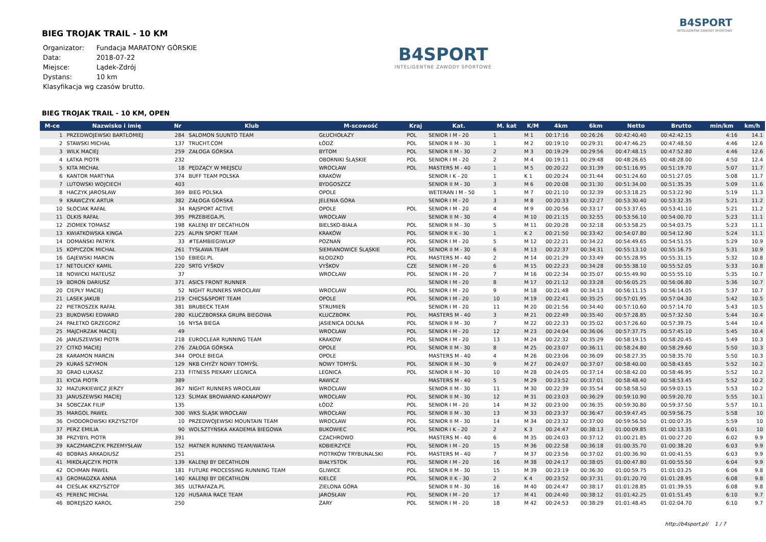BIEG TROJAK TRAIL - 10 KM
| Organizator: | Fundacja MARATONY GÓRSKIE |
| Data: | 2018-07-22 |
| Miejsce: | Lądek-Zdrój |
| Dystans: | 10 km |
| Klasyfikacja wg czasów brutto. | |
B4SPORT
INTELIGENTNE ZAWODY SPORTOWE
B4SPORT
INTELIGENTNE ZAWODY SPORTOWE
BIEG TROJAK TRAIL - 10 KM, OPEN
| M-ce | Nazwisko i imię | Nr | Klub | M-scowość | Kraj | Kat. | M. kat | K/M | 4km | 6km | Netto | Brutto | min/km | km/h |
| --- | --- | --- | --- | --- | --- | --- | --- | --- | --- | --- | --- | --- | --- | --- |
| 1 | PRZEDWOJEWSKI BARTŁOMIEJ | 284 | SALOMON SUUNTO TEAM | GŁUCHOŁAZY | POL | SENIOR I M - 20 | 1 | M 1 | 00:17:16 | 00:26:26 | 00:42:40.40 | 00:42:42.15 | 4:16 | 14.1 |
| 2 | STAWSKI MICHAŁ | 137 | TRUCHT.COM | ŁÓDŹ | POL | SENIOR II M - 30 | 1 | M 2 | 00:19:10 | 00:29:31 | 00:47:46.25 | 00:47:48.50 | 4:46 | 12.6 |
| 3 | WILK MACIEJ | 259 | ZAŁOGA GÓRSKA | BYTOM | POL | SENIOR II M - 30 | 2 | M 3 | 00:19:29 | 00:29:56 | 00:47:48.15 | 00:47:52.80 | 4:46 | 12.6 |
| 4 | ŁATKA PIOTR | 232 | | OBORNIKI ŚLĄSKIE | POL | SENIOR I M - 20 | 2 | M 4 | 00:19:11 | 00:29:48 | 00:48:26.65 | 00:48:28.00 | 4:50 | 12.4 |
| 5 | KITA MICHAŁ | 18 | PĘDZĄCY W MIEJSCU | WROCŁAW | POL | MASTERS M - 40 | 1 | M 5 | 00:20:22 | 00:31:39 | 00:51:16.95 | 00:51:19.70 | 5:07 | 11.7 |
| 6 | KANTOR MARTYNA | 374 | BUFF TEAM POLSKA | KRAKÓW | | SENIOR I K - 20 | 1 | K 1 | 00:20:24 | 00:31:44 | 00:51:24.60 | 00:51:27.05 | 5:08 | 11.7 |
| 7 | LUTOWSKI WOJCIECH | 403 | | BYDGOSZCZ | | SENIOR II M - 30 | 3 | M 6 | 00:20:08 | 00:31:30 | 00:51:34.00 | 00:51:35.35 | 5:09 | 11.6 |
| 8 | HACZYK JAROSŁAW | 369 | BIEG POLSKA | OPOLE | | WETERAN I M - 50 | 1 | M 7 | 00:21:10 | 00:32:39 | 00:53:18.25 | 00:53:22.90 | 5:19 | 11.3 |
| 9 | KRAWCZYK ARTUR | 382 | ZAŁOGA GÓRSKA | JELENIA GÓRA | | SENIOR I M - 20 | 3 | M 8 | 00:20:33 | 00:32:27 | 00:53:30.40 | 00:53:32.35 | 5:21 | 11.2 |
| 10 | SŁOCIAK RAFAŁ | 34 | RAJSPORT ACTIVE | OPOLE | POL | SENIOR I M - 20 | 4 | M 9 | 00:20:56 | 00:33:17 | 00:53:37.65 | 00:53:41.10 | 5:21 | 11.2 |
| 11 | OLKIS RAFAŁ | 395 | PRZEBIEGA.PL | WROCŁAW | | SENIOR II M - 30 | 4 | M 10 | 00:21:15 | 00:32:55 | 00:53:56.10 | 00:54:00.70 | 5:23 | 11.1 |
| 12 | ZIOMEK TOMASZ | 198 | KALENJI BY DECATHLON | BIELSKO-BIAŁA | POL | SENIOR II M - 30 | 5 | M 11 | 00:20:28 | 00:32:18 | 00:53:58.25 | 00:54:03.75 | 5:23 | 11.1 |
| 13 | KWIATKOWSKA KINGA | 225 | ALPIN SPORT TEAM | KRAKÓW | POL | SENIOR II K - 30 | 1 | K 2 | 00:21:50 | 00:33:42 | 00:54:07.80 | 00:54:12.90 | 5:24 | 11.1 |
| 14 | DOMAŃSKI PATRYK | 33 | #TEAMBIEGIWLKP | POZNAŃ | POL | SENIOR I M - 20 | 5 | M 12 | 00:22:21 | 00:34:22 | 00:54:49.65 | 00:54:51.55 | 5:29 | 10.9 |
| 15 | KOPYCZOK MICHAŁ | 261 | TYSŁAWA TEAM | SIEMIANOWICE ŚLĄSKIE | POL | SENIOR II M - 30 | 6 | M 13 | 00:22:37 | 00:34:31 | 00:55:13.10 | 00:55:16.75 | 5:31 | 10.9 |
| 16 | GAJEWSKI MARCIN | 150 | EBIEGI.PL | KŁODZKO | POL | MASTERS M - 40 | 2 | M 14 | 00:21:29 | 00:33:49 | 00:55:28.95 | 00:55:31.15 | 5:32 | 10.8 |
| 17 | NETOLICKÝ KAMIL | 220 | SRTG VYŠKOV | VYŠKOV | CZE | SENIOR I M - 20 | 6 | M 15 | 00:22:23 | 00:34:28 | 00:55:38.10 | 00:55:52.05 | 5:33 | 10.8 |
| 18 | NOWICKI MATEUSZ | 37 | | WROCŁAW | POL | SENIOR I M - 20 | 7 | M 16 | 00:22:34 | 00:35:07 | 00:55:49.90 | 00:55:55.10 | 5:35 | 10.7 |
| 19 | BOROŃ DARIUSZ | 371 | ASICS FRONT RUNNER | | | SENIOR I M - 20 | 8 | M 17 | 00:21:12 | 00:33:28 | 00:56:05.25 | 00:56:06.80 | 5:36 | 10.7 |
| 20 | CIEPŁY MACIEJ | 52 | NIGHT RUNNERS WROCŁAW | WROCŁAW | POL | SENIOR I M - 20 | 9 | M 18 | 00:21:48 | 00:34:13 | 00:56:11.15 | 00:56:14.05 | 5:37 | 10.7 |
| 21 | LASEK JAKUB | 219 | CHICS&SPORT TEAM | OPOLE | POL | SENIOR I M - 20 | 10 | M 19 | 00:22:41 | 00:35:25 | 00:57:01.95 | 00:57:04.30 | 5:42 | 10.5 |
| 22 | PIETROSZEK RAFAŁ | 381 | BRUBECK TEAM | STRUMIEŃ | | SENIOR I M - 20 | 11 | M 20 | 00:21:56 | 00:34:40 | 00:57:10.60 | 00:57:14.70 | 5:43 | 10.5 |
| 23 | BUKOWSKI EDWARD | 280 | KLUCZBORSKA GRUPA BIEGOWA | KLUCZBORK | POL | MASTERS M - 40 | 3 | M 21 | 00:22:49 | 00:35:40 | 00:57:28.85 | 00:57:32.50 | 5:44 | 10.4 |
| 24 | PAŁETKO GRZEGORZ | 16 | NYSA BIEGA | JASIENICA DOLNA | POL | SENIOR II M - 30 | 7 | M 22 | 00:22:33 | 00:35:02 | 00:57:26.60 | 00:57:39.75 | 5:44 | 10.4 |
| 25 | MAJCHRZAK MACIEJ | 49 | | WROCŁAW | POL | SENIOR I M - 20 | 12 | M 23 | 00:24:04 | 00:36:06 | 00:57:37.75 | 00:57:45.10 | 5:45 | 10.4 |
| 26 | JANUSZEWSKI PIOTR | 218 | EUROCLEAR RUNNING TEAM | KRAKOW | POL | SENIOR I M - 20 | 13 | M 24 | 00:22:32 | 00:35:29 | 00:58:19.15 | 00:58:20.45 | 5:49 | 10.3 |
| 27 | CITKO MACIEJ | 276 | ZAŁOGA GÓRSKA | OPOLE | POL | SENIOR II M - 30 | 8 | M 25 | 00:23:07 | 00:36:11 | 00:58:24.80 | 00:58:29.60 | 5:50 | 10.3 |
| 28 | KARAMON MARCIN | 344 | OPOLE BIEGA | OPOLE | | MASTERS M - 40 | 4 | M 26 | 00:23:06 | 00:36:09 | 00:58:27.35 | 00:58:35.70 | 5:50 | 10.3 |
| 29 | KURAŚ SZYMON | 129 | NKB CHYŻY NOWY TOMYŚL | NOWY TOMYŚL | POL | SENIOR II M - 30 | 9 | M 27 | 00:24:07 | 00:37:07 | 00:58:40.00 | 00:58:43.65 | 5:52 | 10.2 |
| 30 | GRAD ŁUKASZ | 233 | FITNESS PIEKARY LEGNICA | LEGNICA | POL | SENIOR II M - 30 | 10 | M 28 | 00:24:05 | 00:37:14 | 00:58:42.00 | 00:58:46.95 | 5:52 | 10.2 |
| 31 | KYCIA PIOTR | 389 | | RAWICZ | | MASTERS M - 40 | 5 | M 29 | 00:23:52 | 00:37:01 | 00:58:48.40 | 00:58:53.45 | 5:52 | 10.2 |
| 32 | MAZURKIEWICZ JERZY | 367 | NIGHT RUNNERS WROCŁAW | WROCŁAW | | SENIOR II M - 30 | 11 | M 30 | 00:22:39 | 00:35:54 | 00:58:58.50 | 00:59:03.15 | 5:53 | 10.2 |
| 33 | JANUSZEWSKI MACIEJ | 123 | ŚLIMAK BROWARNO-KANAPOWY | WROCŁAW | POL | SENIOR II M - 30 | 12 | M 31 | 00:23:03 | 00:36:29 | 00:59:10.90 | 00:59:20.70 | 5:55 | 10.1 |
| 34 | SOBCZAK FILIP | 135 | | ŁÓDŹ | POL | SENIOR I M - 20 | 14 | M 32 | 00:23:00 | 00:36:35 | 00:59:30.80 | 00:59:37.50 | 5:57 | 10.1 |
| 35 | MARGOL PAWEŁ | 300 | WKS ŚLĄSK WROCŁAW | WROCŁAW | POL | SENIOR II M - 30 | 13 | M 33 | 00:23:37 | 00:36:47 | 00:59:47.45 | 00:59:56.75 | 5:58 | 10 |
| 36 | CHODOROWSKI KRZYSZTOF | 10 | PRZEDWOJEWSKI MOUNTAIN TEAM | WROCŁAW | POL | SENIOR II M - 30 | 14 | M 34 | 00:23:32 | 00:37:00 | 00:59:56.50 | 01:00:07.35 | 5:59 | 10 |
| 37 | PERZ EMILIA | 90 | WOLSZTYŃSKA AKADEMIA BIEGOWA | BUKOWIEC | POL | SENIOR I K - 20 | 2 | K 3 | 00:24:47 | 00:38:13 | 01:00:09.85 | 01:00:13.35 | 6:01 | 10 |
| 38 | PRZYBYŁ PIOTR | 391 | | CZACHROWO | | MASTERS M - 40 | 6 | M 35 | 00:24:03 | 00:37:12 | 01:00:21.85 | 01:00:27.20 | 6:02 | 9.9 |
| 39 | KACZMARCZYK PRZEMYSŁAW | 152 | MATNER RUNNING TEAM/WATAHA | KOBIERZYCE | POL | SENIOR I M - 20 | 15 | M 36 | 00:22:58 | 00:36:18 | 01:00:35.70 | 01:00:38.20 | 6:03 | 9.9 |
| 40 | BOBRAS ARKADIUSZ | 251 | | PIOTRKÓW TRYBUNALSKI | POL | MASTERS M - 40 | 7 | M 37 | 00:23:56 | 00:37:02 | 01:00:36.90 | 01:00:41.55 | 6:03 | 9.9 |
| 41 | MIKOŁAJCZYK PIOTR | 139 | KALENJI BY DECATHLON | BIAŁYSTOK | POL | SENIOR I M - 20 | 16 | M 38 | 00:24:17 | 00:38:05 | 01:00:47.80 | 01:00:55.50 | 6:04 | 9.9 |
| 42 | OCHMAN PAWEŁ | 181 | FUTURE PROCESSING RUNNING TEAM | GLIWICE | POL | SENIOR II M - 30 | 15 | M 39 | 00:23:19 | 00:36:30 | 01:00:59.75 | 01:01:03.25 | 6:06 | 9.8 |
| 43 | GROMADZKA ANNA | 140 | KALENJI BY DECATHLON | KIELCE | POL | SENIOR II K - 30 | 2 | K 4 | 00:23:52 | 00:37:31 | 01:01:20.70 | 01:01:28.95 | 6:08 | 9.8 |
| 44 | CIEŚLAK KRZYSZTOF | 365 | ULTRAFAZA.PL | ZIELONA GÓRA | | SENIOR II M - 30 | 16 | M 40 | 00:24:47 | 00:38:17 | 01:01:28.85 | 01:01:39.55 | 6:08 | 9.8 |
| 45 | PERENC MICHAŁ | 120 | HUSARIA RACE TEAM | JAROSŁAW | POL | SENIOR I M - 20 | 17 | M 41 | 00:24:40 | 00:38:12 | 01:01:42.25 | 01:01:51.45 | 6:10 | 9.7 |
| 46 | BOREJSZO KAROL | 250 | | ŻARY | POL | SENIOR I M - 20 | 18 | M 42 | 00:24:53 | 00:38:29 | 01:01:48.45 | 01:02:04.70 | 6:10 | 9.7 |
http://b4sport.pl/ 1 / 7